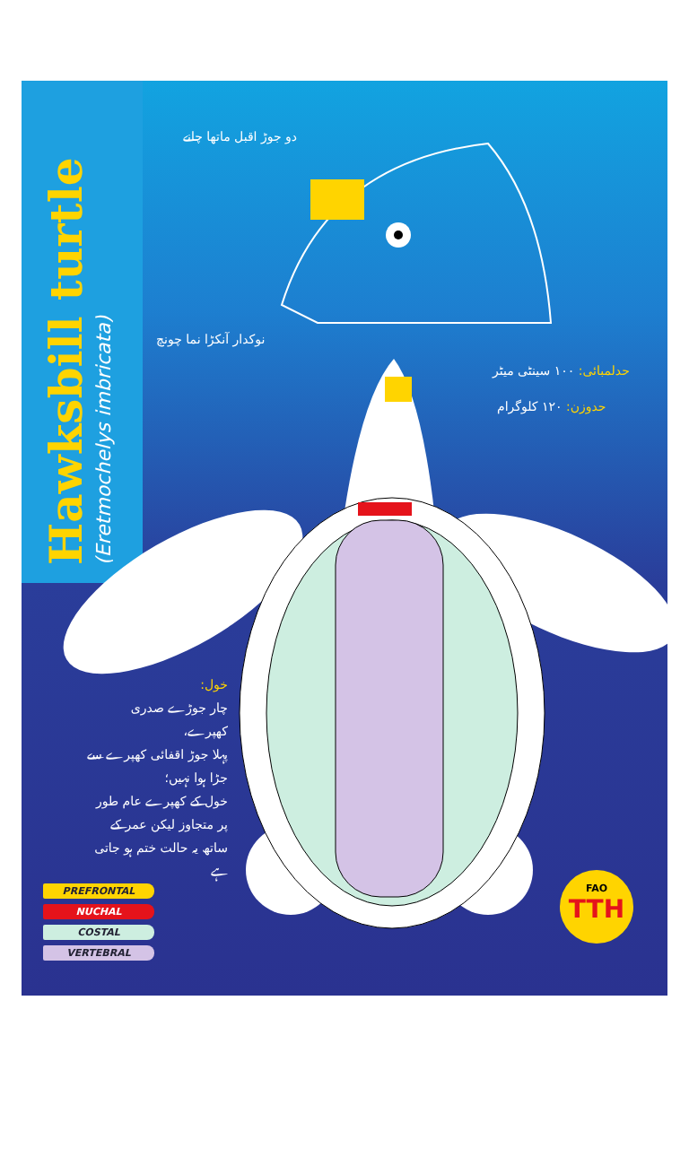Hawksbill turtle
(Eretmochelys imbricata)
دو جوڑ اقبل ماتھا چانے
نوکدار آنکڑا نما چونچ
حدلمبائی: ۱۰۰ سینٹی میٹر
حدوزن: ۱۲۰ کلوگرام
خول:
چار جوڑے صدری کھپرے،
پہلا جوڑ اقفائی کھپرے سے جڑا ہوا نہیں؛
خول کے کھپرے عام طور پر متجاوز لیکن عمر کے ساتھ یہ حالت ختم ہو جاتی ہے
PREFRONTAL
NUCHAL
COSTAL
VERTEBRAL
FAO
TTH